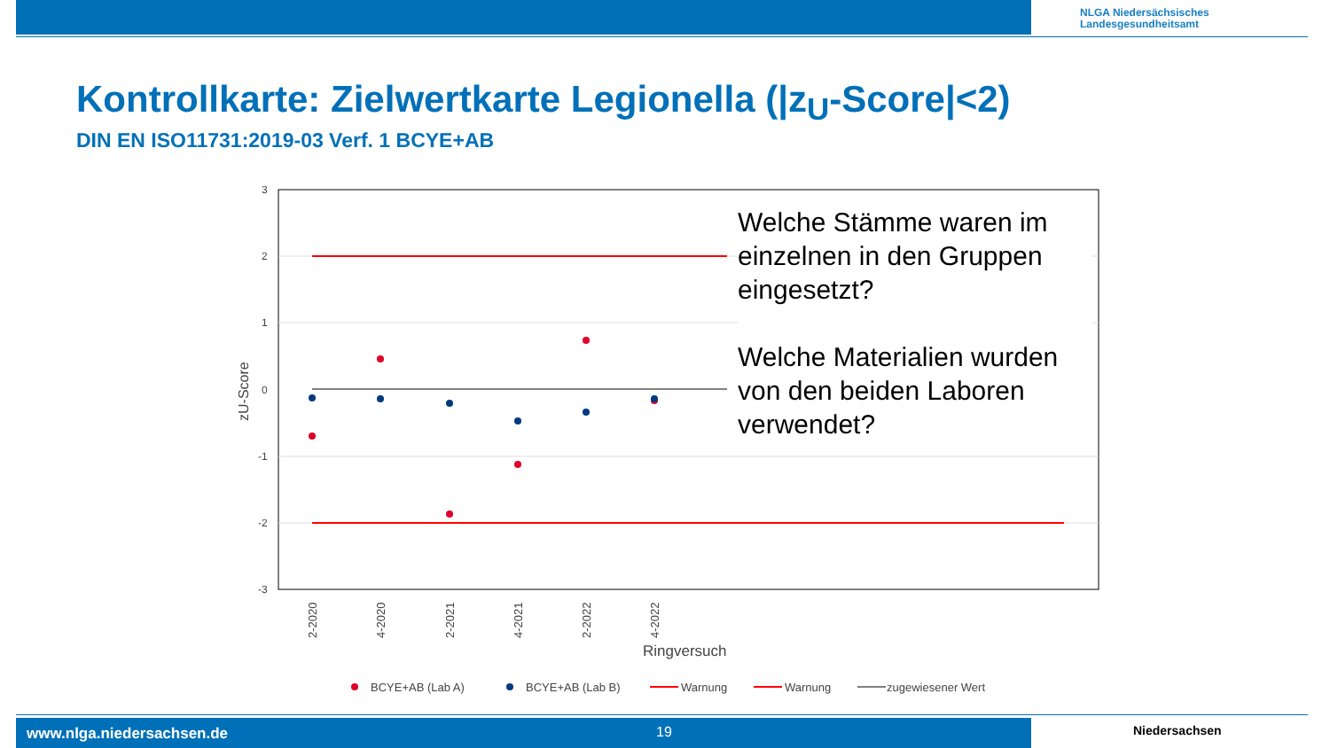NLGA Niedersächsisches
Landesgesundheitsamt
Kontrollkarte: Zielwertkarte Legionella (|z<sub>U</sub>-Score|<2)
DIN EN ISO11731:2019-03 Verf. 1 BCYE+AB
3
2
1
0
-1
-2
-3
2-2020
4-2020
2-2021
4-2021
2-2022
4-2022
zU-Score
Ringversuch
BCYE+AB (Lab A)
BCYE+AB (Lab B)
Warnung
Warnung
zugewiesener Wert
Welche Stämme waren im einzelnen in den Gruppen eingesetzt?
Welche Materialien wurden von den beiden Laboren verwendet?
www.nlga.niedersachsen.de 19 Niedersachsen